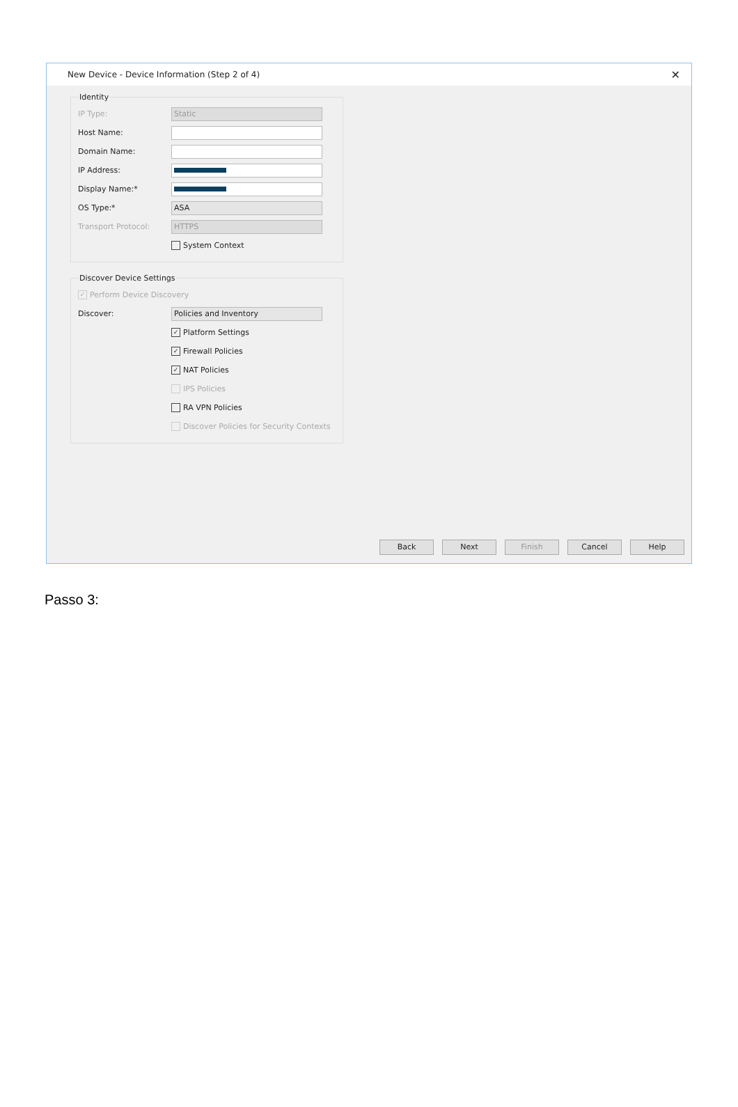New Device - Device Information (Step 2 of 4) ✕
Identity
IP Type: Static
Host Name:
Domain Name:
IP Address:
Display Name:*
OS Type:* ASA
Transport Protocol: HTTPS
System Context
Discover Device Settings
✓ Perform Device Discovery
Discover: Policies and Inventory
✓ Platform Settings
✓ Firewall Policies
✓ NAT Policies
IPS Policies
RA VPN Policies
Discover Policies for Security Contexts
Back Next Finish Cancel Help
Passo 3: